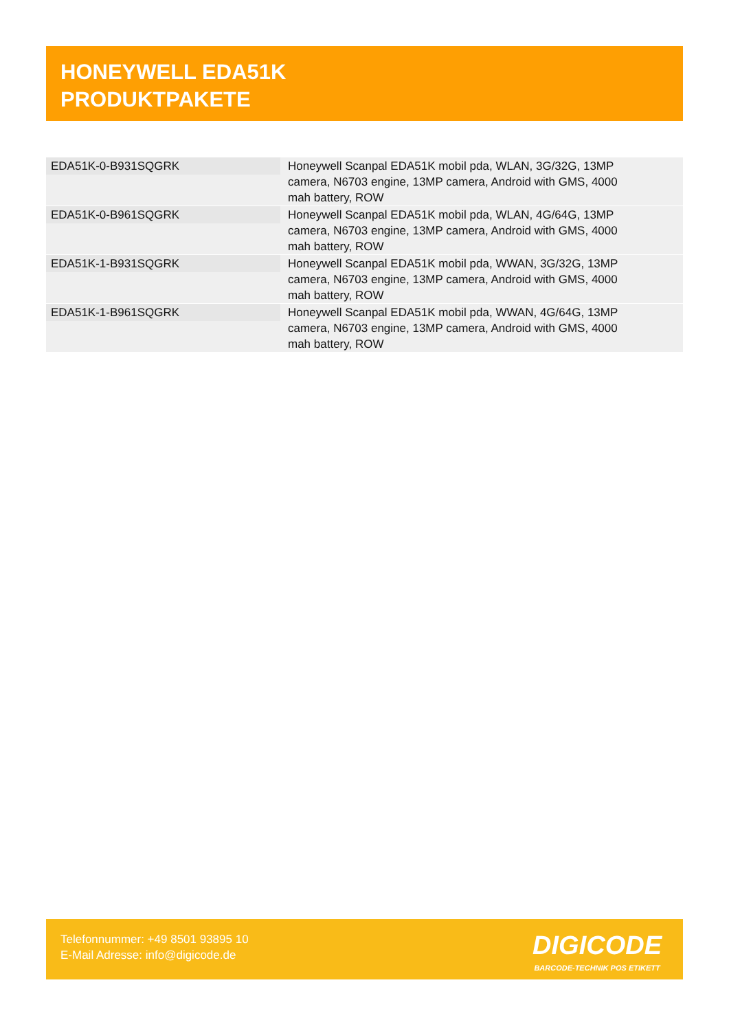HONEYWELL EDA51K
PRODUKTPAKETE
| EDA51K-0-B931SQGRK | Honeywell Scanpal EDA51K mobil pda, WLAN, 3G/32G, 13MP camera, N6703 engine, 13MP camera, Android with GMS, 4000 mah battery, ROW |
| EDA51K-0-B961SQGRK | Honeywell Scanpal EDA51K mobil pda, WLAN, 4G/64G, 13MP camera, N6703 engine, 13MP camera, Android with GMS, 4000 mah battery, ROW |
| EDA51K-1-B931SQGRK | Honeywell Scanpal EDA51K mobil pda, WWAN, 3G/32G, 13MP camera, N6703 engine, 13MP camera, Android with GMS, 4000 mah battery, ROW |
| EDA51K-1-B961SQGRK | Honeywell Scanpal EDA51K mobil pda, WWAN, 4G/64G, 13MP camera, N6703 engine, 13MP camera, Android with GMS, 4000 mah battery, ROW |
Telefonnummer: +49 8501 93895 10
E-Mail Adresse: info@digicode.de
DIGICODE
BARCODE-TECHNIK POS ETIKETT